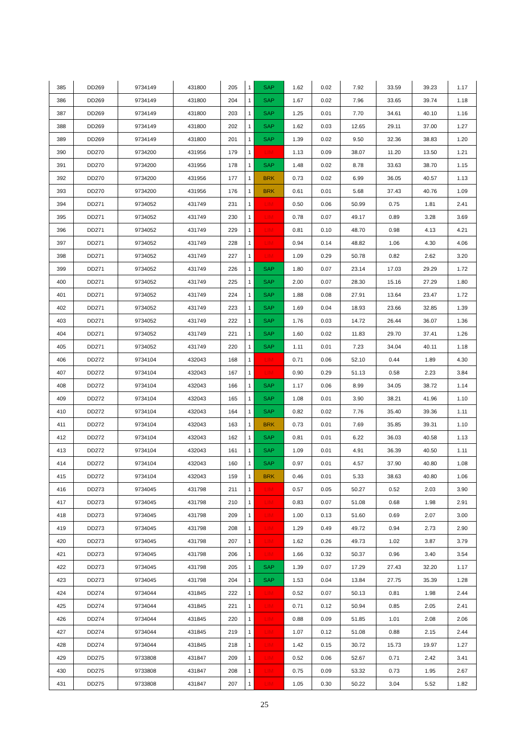| 385 | DD269 | 9734149 | 431800 | 205 | 1 | SAP | 1.62 | 0.02 | 7.92 | 33.59 | 39.23 | 1.17 |
| 386 | DD269 | 9734149 | 431800 | 204 | 1 | SAP | 1.67 | 0.02 | 7.96 | 33.65 | 39.74 | 1.18 |
| 387 | DD269 | 9734149 | 431800 | 203 | 1 | SAP | 1.25 | 0.01 | 7.70 | 34.61 | 40.10 | 1.16 |
| 388 | DD269 | 9734149 | 431800 | 202 | 1 | SAP | 1.62 | 0.03 | 12.65 | 29.11 | 37.00 | 1.27 |
| 389 | DD269 | 9734149 | 431800 | 201 | 1 | SAP | 1.39 | 0.02 | 9.50 | 32.36 | 38.83 | 1.20 |
| 390 | DD270 | 9734200 | 431956 | 179 | 1 | LIM | 1.13 | 0.09 | 38.07 | 11.20 | 13.50 | 1.21 |
| 391 | DD270 | 9734200 | 431956 | 178 | 1 | SAP | 1.48 | 0.02 | 8.78 | 33.63 | 38.70 | 1.15 |
| 392 | DD270 | 9734200 | 431956 | 177 | 1 | BRK | 0.73 | 0.02 | 6.99 | 36.05 | 40.57 | 1.13 |
| 393 | DD270 | 9734200 | 431956 | 176 | 1 | BRK | 0.61 | 0.01 | 5.68 | 37.43 | 40.76 | 1.09 |
| 394 | DD271 | 9734052 | 431749 | 231 | 1 | LIM | 0.50 | 0.06 | 50.99 | 0.75 | 1.81 | 2.41 |
| 395 | DD271 | 9734052 | 431749 | 230 | 1 | LIM | 0.78 | 0.07 | 49.17 | 0.89 | 3.28 | 3.69 |
| 396 | DD271 | 9734052 | 431749 | 229 | 1 | LIM | 0.81 | 0.10 | 48.70 | 0.98 | 4.13 | 4.21 |
| 397 | DD271 | 9734052 | 431749 | 228 | 1 | LIM | 0.94 | 0.14 | 48.82 | 1.06 | 4.30 | 4.06 |
| 398 | DD271 | 9734052 | 431749 | 227 | 1 | LIM | 1.09 | 0.29 | 50.78 | 0.82 | 2.62 | 3.20 |
| 399 | DD271 | 9734052 | 431749 | 226 | 1 | SAP | 1.80 | 0.07 | 23.14 | 17.03 | 29.29 | 1.72 |
| 400 | DD271 | 9734052 | 431749 | 225 | 1 | SAP | 2.00 | 0.07 | 28.30 | 15.16 | 27.29 | 1.80 |
| 401 | DD271 | 9734052 | 431749 | 224 | 1 | SAP | 1.88 | 0.08 | 27.91 | 13.64 | 23.47 | 1.72 |
| 402 | DD271 | 9734052 | 431749 | 223 | 1 | SAP | 1.69 | 0.04 | 18.93 | 23.66 | 32.85 | 1.39 |
| 403 | DD271 | 9734052 | 431749 | 222 | 1 | SAP | 1.76 | 0.03 | 14.72 | 26.44 | 36.07 | 1.36 |
| 404 | DD271 | 9734052 | 431749 | 221 | 1 | SAP | 1.60 | 0.02 | 11.83 | 29.70 | 37.41 | 1.26 |
| 405 | DD271 | 9734052 | 431749 | 220 | 1 | SAP | 1.11 | 0.01 | 7.23 | 34.04 | 40.11 | 1.18 |
| 406 | DD272 | 9734104 | 432043 | 168 | 1 | LIM | 0.71 | 0.06 | 52.10 | 0.44 | 1.89 | 4.30 |
| 407 | DD272 | 9734104 | 432043 | 167 | 1 | LIM | 0.90 | 0.29 | 51.13 | 0.58 | 2.23 | 3.84 |
| 408 | DD272 | 9734104 | 432043 | 166 | 1 | SAP | 1.17 | 0.06 | 8.99 | 34.05 | 38.72 | 1.14 |
| 409 | DD272 | 9734104 | 432043 | 165 | 1 | SAP | 1.08 | 0.01 | 3.90 | 38.21 | 41.96 | 1.10 |
| 410 | DD272 | 9734104 | 432043 | 164 | 1 | SAP | 0.82 | 0.02 | 7.76 | 35.40 | 39.36 | 1.11 |
| 411 | DD272 | 9734104 | 432043 | 163 | 1 | BRK | 0.73 | 0.01 | 7.69 | 35.85 | 39.31 | 1.10 |
| 412 | DD272 | 9734104 | 432043 | 162 | 1 | SAP | 0.81 | 0.01 | 6.22 | 36.03 | 40.58 | 1.13 |
| 413 | DD272 | 9734104 | 432043 | 161 | 1 | SAP | 1.09 | 0.01 | 4.91 | 36.39 | 40.50 | 1.11 |
| 414 | DD272 | 9734104 | 432043 | 160 | 1 | SAP | 0.97 | 0.01 | 4.57 | 37.90 | 40.80 | 1.08 |
| 415 | DD272 | 9734104 | 432043 | 159 | 1 | BRK | 0.46 | 0.01 | 5.33 | 38.63 | 40.80 | 1.06 |
| 416 | DD273 | 9734045 | 431798 | 211 | 1 | LIM | 0.57 | 0.05 | 50.27 | 0.52 | 2.03 | 3.90 |
| 417 | DD273 | 9734045 | 431798 | 210 | 1 | LIM | 0.83 | 0.07 | 51.08 | 0.68 | 1.98 | 2.91 |
| 418 | DD273 | 9734045 | 431798 | 209 | 1 | LIM | 1.00 | 0.13 | 51.60 | 0.69 | 2.07 | 3.00 |
| 419 | DD273 | 9734045 | 431798 | 208 | 1 | LIM | 1.29 | 0.49 | 49.72 | 0.94 | 2.73 | 2.90 |
| 420 | DD273 | 9734045 | 431798 | 207 | 1 | LIM | 1.62 | 0.26 | 49.73 | 1.02 | 3.87 | 3.79 |
| 421 | DD273 | 9734045 | 431798 | 206 | 1 | LIM | 1.66 | 0.32 | 50.37 | 0.96 | 3.40 | 3.54 |
| 422 | DD273 | 9734045 | 431798 | 205 | 1 | SAP | 1.39 | 0.07 | 17.29 | 27.43 | 32.20 | 1.17 |
| 423 | DD273 | 9734045 | 431798 | 204 | 1 | SAP | 1.53 | 0.04 | 13.84 | 27.75 | 35.39 | 1.28 |
| 424 | DD274 | 9734044 | 431845 | 222 | 1 | LIM | 0.52 | 0.07 | 50.13 | 0.81 | 1.98 | 2.44 |
| 425 | DD274 | 9734044 | 431845 | 221 | 1 | LIM | 0.71 | 0.12 | 50.94 | 0.85 | 2.05 | 2.41 |
| 426 | DD274 | 9734044 | 431845 | 220 | 1 | LIM | 0.88 | 0.09 | 51.85 | 1.01 | 2.08 | 2.06 |
| 427 | DD274 | 9734044 | 431845 | 219 | 1 | LIM | 1.07 | 0.12 | 51.08 | 0.88 | 2.15 | 2.44 |
| 428 | DD274 | 9734044 | 431845 | 218 | 1 | LIM | 1.42 | 0.15 | 30.72 | 15.73 | 19.97 | 1.27 |
| 429 | DD275 | 9733808 | 431847 | 209 | 1 | LIM | 0.52 | 0.06 | 52.67 | 0.71 | 2.42 | 3.41 |
| 430 | DD275 | 9733808 | 431847 | 208 | 1 | LIM | 0.75 | 0.09 | 53.32 | 0.73 | 1.95 | 2.67 |
| 431 | DD275 | 9733808 | 431847 | 207 | 1 | LIM | 1.05 | 0.30 | 50.22 | 3.04 | 5.52 | 1.82 |
25